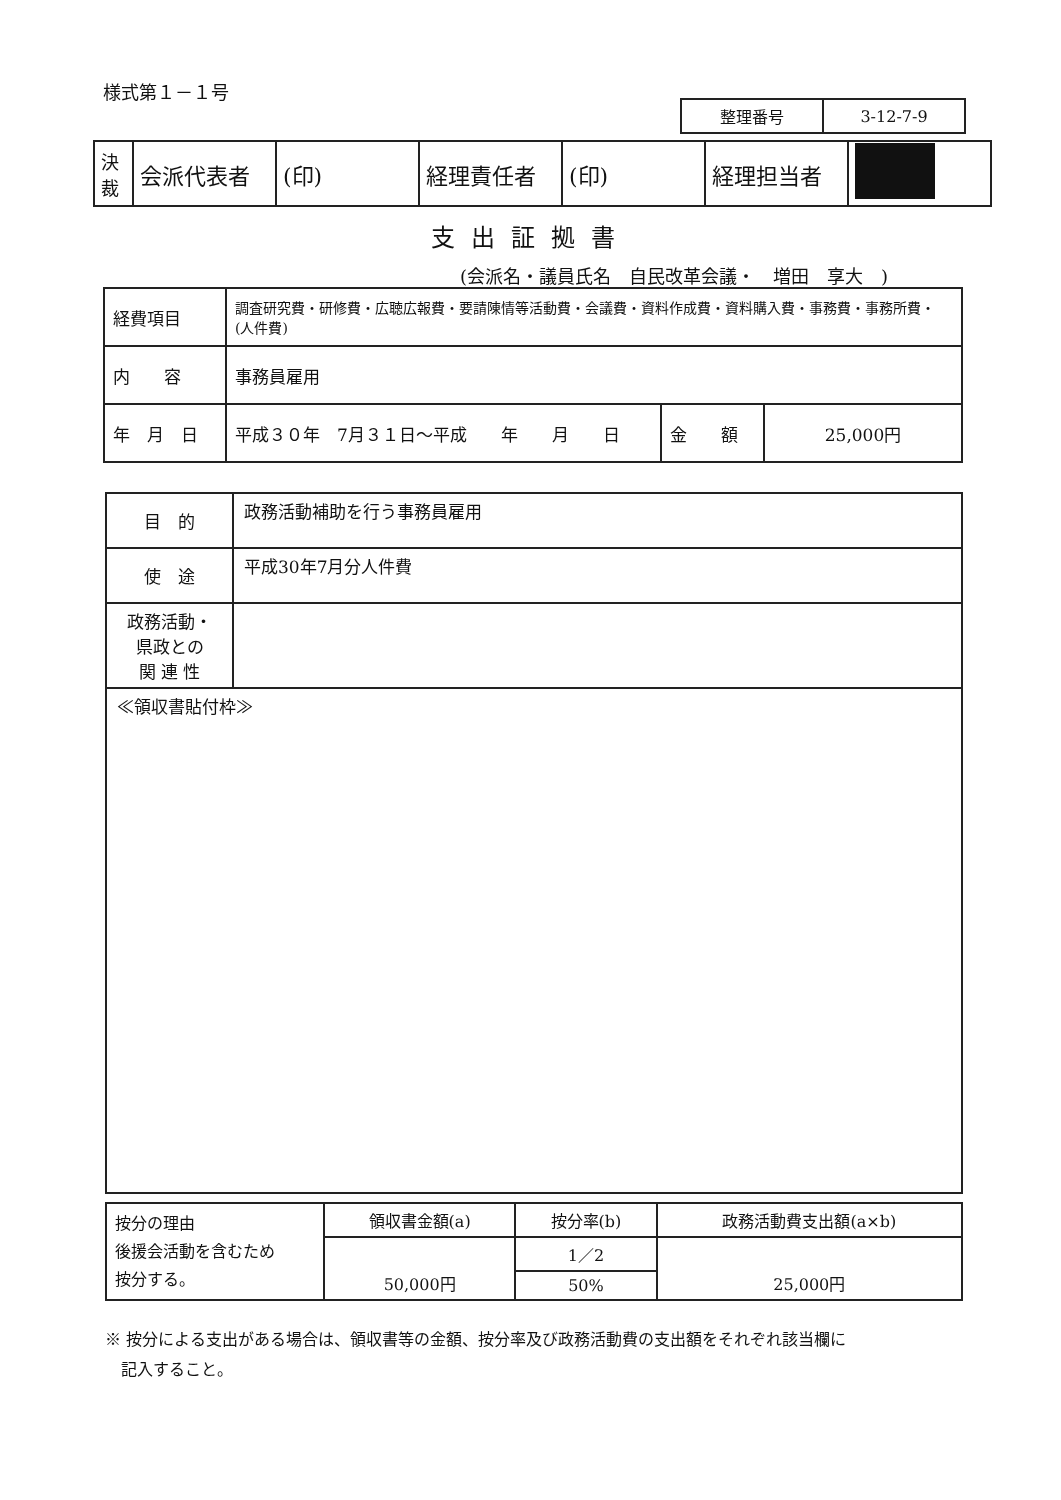様式第１－１号
| 整理番号 | 3-12-7-9 |
| 決 裁 | 会派代表者 | (印) | 経理責任者 | (印) | 経理担当者 | |
支出証拠書
(会派名・議員氏名　自民改革会議・　増田　享大　)
| 経費項目 | 調査研究費・研修費・広聴広報費・要請陳情等活動費・会議費・資料作成費・資料購入費・事務費・事務所費・(人件費) | | |
| 内 容 | 事務員雇用 | | |
| 年 月 日 | 平成３０年 7月３１日～平成 年 月 日 | 金 額 | 25,000円 |
| 目 的 | 政務活動補助を行う事務員雇用 |
| 使 途 | 平成30年7月分人件費 |
| 政務活動・ 県政との 関 連 性 | |
| ≪領収書貼付枠≫ | |
| 按分の理由 後援会活動を含むため 按分する。 | 領収書金額(a) | 按分率(b) | 政務活動費支出額(a×b) |
| | 50,000円 | 1／2 | 25,000円 |
| | | 50% | |
※ 按分による支出がある場合は、領収書等の金額、按分率及び政務活動費の支出額をそれぞれ該当欄に
　記入すること。